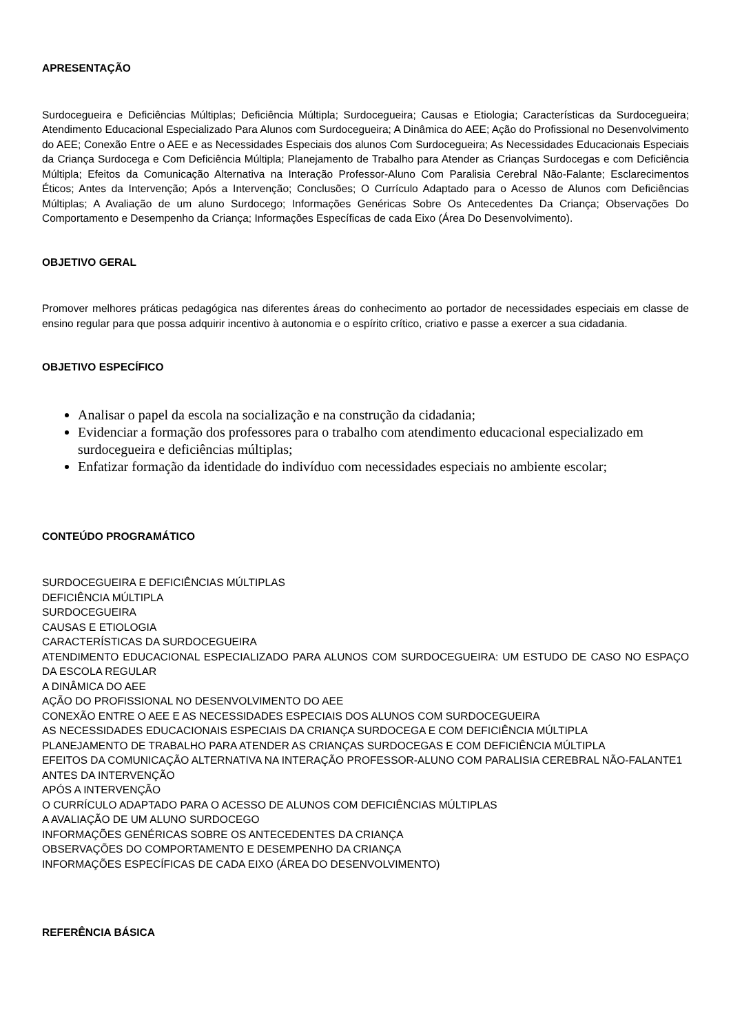APRESENTAÇÃO
Surdocegueira e Deficiências Múltiplas; Deficiência Múltipla; Surdocegueira; Causas e Etiologia; Características da Surdocegueira; Atendimento Educacional Especializado Para Alunos com Surdocegueira; A Dinâmica do AEE; Ação do Profissional no Desenvolvimento do AEE; Conexão Entre o AEE e as Necessidades Especiais dos alunos Com Surdocegueira; As Necessidades Educacionais Especiais da Criança Surdocega e Com Deficiência Múltipla; Planejamento de Trabalho para Atender as Crianças Surdocegas e com Deficiência Múltipla; Efeitos da Comunicação Alternativa na Interação Professor-Aluno Com Paralisia Cerebral Não-Falante; Esclarecimentos Éticos; Antes da Intervenção; Após a Intervenção; Conclusões; O Currículo Adaptado para o Acesso de Alunos com Deficiências Múltiplas; A Avaliação de um aluno Surdocego; Informações Genéricas Sobre Os Antecedentes Da Criança; Observações Do Comportamento e Desempenho da Criança; Informações Específicas de cada Eixo (Área Do Desenvolvimento).
OBJETIVO GERAL
Promover melhores práticas pedagógica nas diferentes áreas do conhecimento ao portador de necessidades especiais em classe de ensino regular para que possa adquirir incentivo à autonomia e o espírito crítico, criativo e passe a exercer a sua cidadania.
OBJETIVO ESPECÍFICO
Analisar o papel da escola na socialização e na construção da cidadania;
Evidenciar a formação dos professores para o trabalho com atendimento educacional especializado em surdocegueira e deficiências múltiplas;
Enfatizar formação da identidade do indivíduo com necessidades especiais no ambiente escolar;
CONTEÚDO PROGRAMÁTICO
SURDOCEGUEIRA E DEFICIÊNCIAS MÚLTIPLAS
DEFICIÊNCIA MÚLTIPLA
SURDOCEGUEIRA
CAUSAS E ETIOLOGIA
CARACTERÍSTICAS DA SURDOCEGUEIRA
ATENDIMENTO EDUCACIONAL ESPECIALIZADO PARA ALUNOS COM SURDOCEGUEIRA: UM ESTUDO DE CASO NO ESPAÇO DA ESCOLA REGULAR
A DINÂMICA DO AEE
AÇÃO DO PROFISSIONAL NO DESENVOLVIMENTO DO AEE
CONEXÃO ENTRE O AEE E AS NECESSIDADES ESPECIAIS DOS ALUNOS COM SURDOCEGUEIRA
AS NECESSIDADES EDUCACIONAIS ESPECIAIS DA CRIANÇA SURDOCEGA E COM DEFICIÊNCIA MÚLTIPLA
PLANEJAMENTO DE TRABALHO PARA ATENDER AS CRIANÇAS SURDOCEGAS E COM DEFICIÊNCIA MÚLTIPLA
EFEITOS DA COMUNICAÇÃO ALTERNATIVA NA INTERAÇÃO PROFESSOR-ALUNO COM PARALISIA CEREBRAL NÃO-FALANTE1
ANTES DA INTERVENÇÃO
APÓS A INTERVENÇÃO
O CURRÍCULO ADAPTADO PARA O ACESSO DE ALUNOS COM DEFICIÊNCIAS MÚLTIPLAS
A AVALIAÇÃO DE UM ALUNO SURDOCEGO
INFORMAÇÕES GENÉRICAS SOBRE OS ANTECEDENTES DA CRIANÇA
OBSERVAÇÕES DO COMPORTAMENTO E DESEMPENHO DA CRIANÇA
INFORMAÇÕES ESPECÍFICAS DE CADA EIXO (ÁREA DO DESENVOLVIMENTO)
REFERÊNCIA BÁSICA